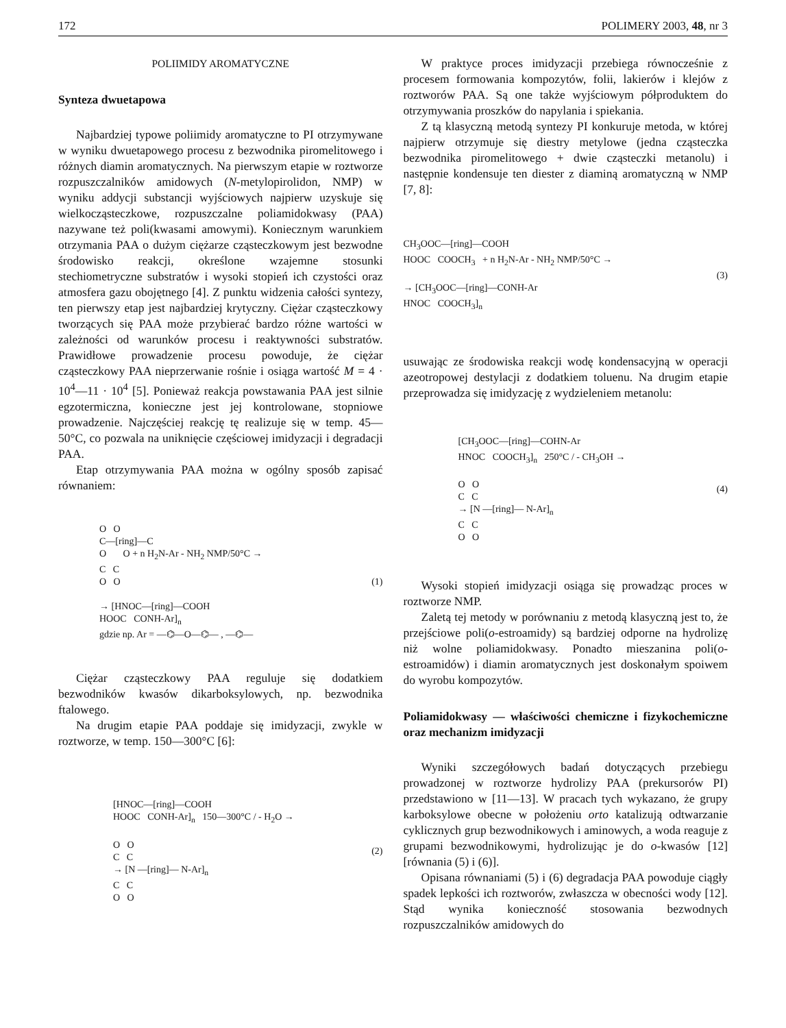172 POLIMERY 2003, 48, nr 3
POLIIMIDY AROMATYCZNE
Synteza dwuetapowa
Najbardziej typowe poliimidy aromatyczne to PI otrzymywane w wyniku dwuetapowego procesu z bezwodnika piromelitowego i różnych diamin aromatycznych. Na pierwszym etapie w roztworze rozpuszczalników amidowych (N-metylopirolidon, NMP) w wyniku addycji substancji wyjściowych najpierw uzyskuje się wielkocząsteczkowe, rozpuszczalne poliamidokwasy (PAA) nazywane też poli(kwasami amowymi). Koniecznym warunkiem otrzymania PAA o dużym ciężarze cząsteczkowym jest bezwodne środowisko reakcji, określone wzajemne stosunki stechiometryczne substratów i wysoki stopień ich czystości oraz atmosfera gazu obojętnego [4]. Z punktu widzenia całości syntezy, ten pierwszy etap jest najbardziej krytyczny. Ciężar cząsteczkowy tworzących się PAA może przybierać bardzo różne wartości w zależności od warunków procesu i reaktywności substratów. Prawidłowe prowadzenie procesu powoduje, że ciężar cząsteczkowy PAA nieprzerwanie rośnie i osiąga wartość M = 4 · 10<sup>4</sup>—11 · 10<sup>4</sup> [5]. Ponieważ reakcja powstawania PAA jest silnie egzotermiczna, konieczne jest jej kontrolowane, stopniowe prowadzenie. Najczęściej reakcję tę realizuje się w temp. 45—50°C, co pozwala na uniknięcie częściowej imidyzacji i degradacji PAA.
Etap otrzymywania PAA można w ogólny sposób zapisać równaniem:
O O
C—[ring]—C
O O + n H<sub>2</sub>N-Ar - NH<sub>2</sub> NMP/50°C →
C C
O O
→ [HNOC—[ring]—COOH
HOOC CONH-Ar]<sub>n</sub>
gdzie np. Ar = —⌬—O—⌬— , —⌬—
(1)
Ciężar cząsteczkowy PAA reguluje się dodatkiem bezwodników kwasów dikarboksylowych, np. bezwodnika ftalowego.
Na drugim etapie PAA poddaje się imidyzacji, zwykle w roztworze, w temp. 150—300°C [6]:
[HNOC—[ring]—COOH
HOOC CONH-Ar]<sub>n</sub> 150—300°C / - H<sub>2</sub>O →
O O
C C
→ [N —[ring]— N-Ar]<sub>n</sub>
C C
O O
(2)
W praktyce proces imidyzacji przebiega równocześnie z procesem formowania kompozytów, folii, lakierów i klejów z roztworów PAA. Są one także wyjściowym półproduktem do otrzymywania proszków do napylania i spiekania.
Z tą klasyczną metodą syntezy PI konkuruje metoda, w której najpierw otrzymuje się diestry metylowe (jedna cząsteczka bezwodnika piromelitowego + dwie cząsteczki metanolu) i następnie kondensuje ten diester z diaminą aromatyczną w NMP [7, 8]:
CH<sub>3</sub>OOC—[ring]—COOH
HOOC COOCH<sub>3</sub> + n H<sub>2</sub>N-Ar - NH<sub>2</sub> NMP/50°C →
→ [CH<sub>3</sub>OOC—[ring]—CONH-Ar
HNOC COOCH<sub>3</sub>]<sub>n</sub>
(3)
usuwając ze środowiska reakcji wodę kondensacyjną w operacji azeotropowej destylacji z dodatkiem toluenu. Na drugim etapie przeprowadza się imidyzację z wydzieleniem metanolu:
[CH<sub>3</sub>OOC—[ring]—COHN-Ar
HNOC COOCH<sub>3</sub>]<sub>n</sub> 250°C / - CH<sub>3</sub>OH →
O O
C C
→ [N —[ring]— N-Ar]<sub>n</sub>
C C
O O
(4)
Wysoki stopień imidyzacji osiąga się prowadząc proces w roztworze NMP.
Zaletą tej metody w porównaniu z metodą klasyczną jest to, że przejściowe poli(o-estroamidy) są bardziej odporne na hydrolizę niż wolne poliamidokwasy. Ponadto mieszanina poli(o-estroamidów) i diamin aromatycznych jest doskonałym spoiwem do wyrobu kompozytów.
Poliamidokwasy — właściwości chemiczne i fizykochemiczne oraz mechanizm imidyzacji
Wyniki szczegółowych badań dotyczących przebiegu prowadzonej w roztworze hydrolizy PAA (prekursorów PI) przedstawiono w [11—13]. W pracach tych wykazano, że grupy karboksylowe obecne w położeniu orto katalizują odtwarzanie cyklicznych grup bezwodnikowych i aminowych, a woda reaguje z grupami bezwodnikowymi, hydrolizując je do o-kwasów [12] [równania (5) i (6)].
Opisana równaniami (5) i (6) degradacja PAA powoduje ciągły spadek lepkości ich roztworów, zwłaszcza w obecności wody [12]. Stąd wynika konieczność stosowania bezwodnych rozpuszczalników amidowych do